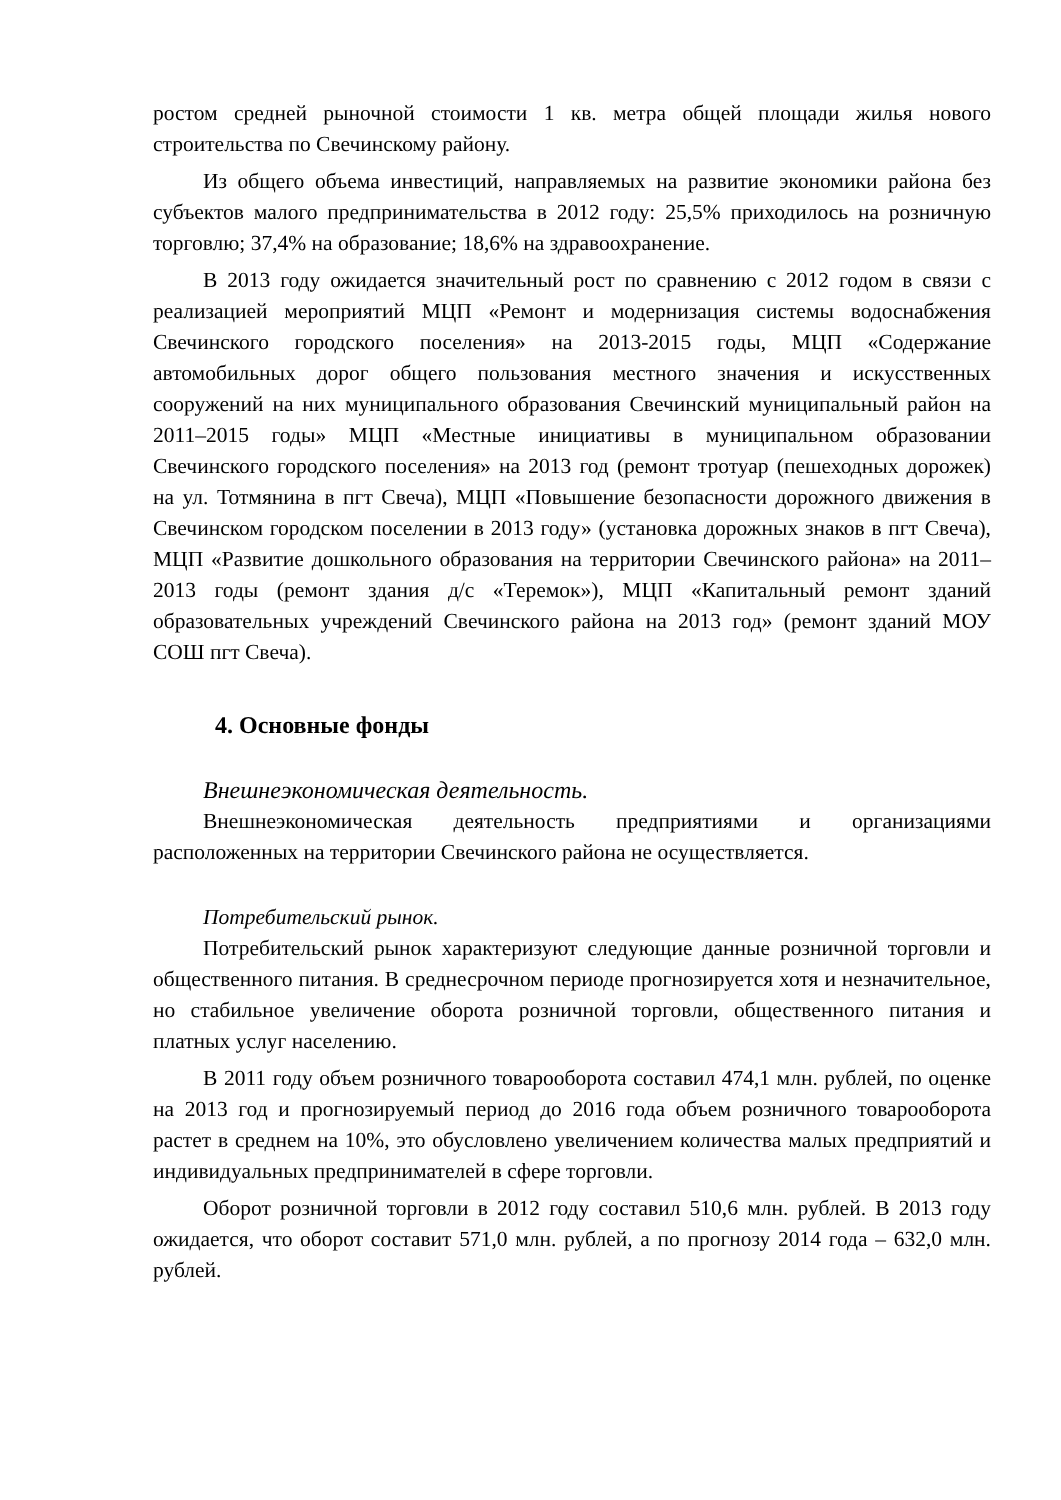ростом средней рыночной стоимости 1 кв. метра общей площади жилья нового строительства по Свечинскому району.
Из общего объема инвестиций, направляемых на развитие экономики района без субъектов малого предпринимательства в 2012 году: 25,5% приходилось на розничную торговлю; 37,4% на образование; 18,6% на здравоохранение.
В 2013 году ожидается значительный рост по сравнению с 2012 годом в связи с реализацией мероприятий МЦП «Ремонт и модернизация системы водоснабжения Свечинского городского поселения» на 2013-2015 годы, МЦП «Содержание автомобильных дорог общего пользования местного значения и искусственных сооружений на них муниципального образования Свечинский муниципальный район на 2011–2015 годы» МЦП «Местные инициативы в муниципальном образовании Свечинского городского поселения» на 2013 год (ремонт тротуар (пешеходных дорожек) на ул. Тотмянина в пгт Свеча), МЦП «Повышение безопасности дорожного движения в Свечинском городском поселении в 2013 году» (установка дорожных знаков в пгт Свеча), МЦП «Развитие дошкольного образования на территории Свечинского района» на 2011–2013 годы (ремонт здания д/с «Теремок»), МЦП «Капитальный ремонт зданий образовательных учреждений Свечинского района на 2013 год» (ремонт зданий МОУ СОШ пгт Свеча).
4. Основные фонды
Внешнеэкономическая деятельность.
Внешнеэкономическая деятельность предприятиями и организациями расположенных на территории Свечинского района не осуществляется.
Потребительский рынок.
Потребительский рынок характеризуют следующие данные розничной торговли и общественного питания. В среднесрочном периоде прогнозируется хотя и незначительное, но стабильное увеличение оборота розничной торговли, общественного питания и платных услуг населению.
В 2011 году объем розничного товарооборота составил 474,1 млн. рублей, по оценке на 2013 год и прогнозируемый период до 2016 года объем розничного товарооборота растет в среднем на 10%, это обусловлено увеличением количества малых предприятий и индивидуальных предпринимателей в сфере торговли.
Оборот розничной торговли в 2012 году составил 510,6 млн. рублей. В 2013 году ожидается, что оборот составит 571,0 млн. рублей, а по прогнозу 2014 года – 632,0 млн. рублей.